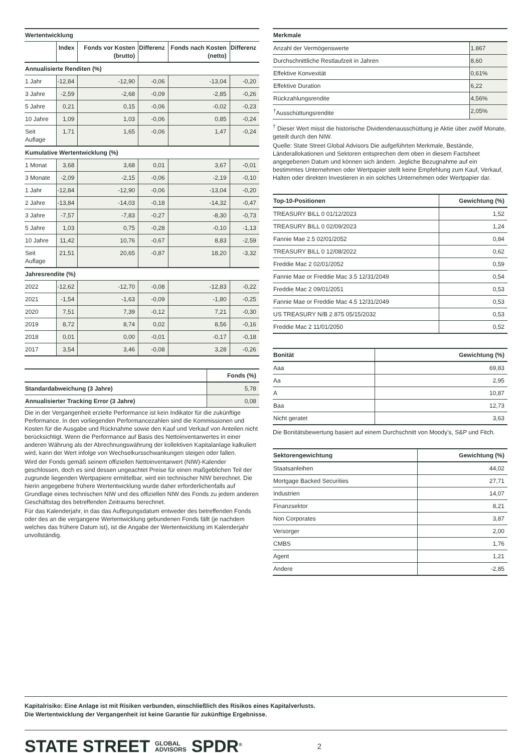| Wertentwicklung | | | | | |
| --- | --- | --- | --- | --- | --- |
| | Index | Fonds vor Kosten (brutto) | Differenz | Fonds nach Kosten (netto) | Differenz |
| Annualisierte Renditen (%) | | | | | |
| 1 Jahr | -12,84 | -12,90 | -0,06 | -13,04 | -0,20 |
| 3 Jahre | -2,59 | -2,68 | -0,09 | -2,85 | -0,26 |
| 5 Jahre | 0,21 | 0,15 | -0,06 | -0,02 | -0,23 |
| 10 Jahre | 1,09 | 1,03 | -0,06 | 0,85 | -0,24 |
| Seit Auflage | 1,71 | 1,65 | -0,06 | 1,47 | -0,24 |
| Kumulative Wertentwicklung (%) | | | | | |
| 1 Monat | 3,68 | 3,68 | 0,01 | 3,67 | -0,01 |
| 3 Monate | -2,09 | -2,15 | -0,06 | -2,19 | -0,10 |
| 1 Jahr | -12,84 | -12,90 | -0,06 | -13,04 | -0,20 |
| 2 Jahre | -13,84 | -14,03 | -0,18 | -14,32 | -0,47 |
| 3 Jahre | -7,57 | -7,83 | -0,27 | -8,30 | -0,73 |
| 5 Jahre | 1,03 | 0,75 | -0,28 | -0,10 | -1,13 |
| 10 Jahre | 11,42 | 10,76 | -0,67 | 8,83 | -2,59 |
| Seit Auflage | 21,51 | 20,65 | -0,87 | 18,20 | -3,32 |
| Jahresrendite (%) | | | | | |
| 2022 | -12,62 | -12,70 | -0,08 | -12,83 | -0,22 |
| 2021 | -1,54 | -1,63 | -0,09 | -1,80 | -0,25 |
| 2020 | 7,51 | 7,39 | -0,12 | 7,21 | -0,30 |
| 2019 | 8,72 | 8,74 | 0,02 | 8,56 | -0,16 |
| 2018 | 0,01 | 0,00 | -0,01 | -0,17 | -0,18 |
| 2017 | 3,54 | 3,46 | -0,08 | 3,28 | -0,26 |
| | Fonds (%) |
| --- | --- |
| Standardabweichung (3 Jahre) | 5,78 |
| Annualisierter Tracking Error (3 Jahre) | 0,08 |
Die in der Vergangenheit erzielte Performance ist kein Indikator für die zukünftige Performance. In den vorliegenden Performancezahlen sind die Kommissionen und Kosten für die Ausgabe und Rücknahme sowie den Kauf und Verkauf von Anteilen nicht berücksichtigt. Wenn die Performance auf Basis des Nettoinventarwertes in einer anderen Währung als der Abrechnungswährung der kollektiven Kapitalanlage kalkuliert wird, kann der Wert infolge von Wechselkursschwankungen steigen oder fallen.
Wird der Fonds gemäß seinem offiziellen Nettoinventarwert (NIW)-Kalender geschlossen, doch es sind dessen ungeachtet Preise für einen maßgeblichen Teil der zugrunde liegenden Wertpapiere ermittelbar, wird ein technischer NIW berechnet. Die hierin angegebene frühere Wertentwicklung wurde daher erforderlichenfalls auf Grundlage eines technischen NIW und des offiziellen NIW des Fonds zu jedem anderen Geschäftstag des betreffenden Zeitraums berechnet.
Für das Kalenderjahr, in das das Auflegungsdatum entweder des betreffenden Fonds oder des an die vergangene Wertentwicklung gebundenen Fonds fällt (je nachdem welches das frühere Datum ist), ist die Angabe der Wertentwicklung im Kalenderjahr unvollständig.
| Merkmale | |
| --- | --- |
| Anzahl der Vermögenswerte | 1.867 |
| Durchschnittliche Restlaufzeit in Jahren | 8,60 |
| Effektive Konvexität | 0,61% |
| Effektive Duration | 6,22 |
| Rückzahlungsrendite | 4,56% |
| <sup>†</sup> Ausschüttungsrendite | 2,05% |
<sup>†</sup> Dieser Wert misst die historische Dividendenausschüttung je Aktie über zwölf Monate, geteilt durch den NIW.
Quelle: State Street Global Advisors Die aufgeführten Merkmale, Bestände, Länderallokationen und Sektoren entsprechen dem oben in diesem Factsheet angegebenen Datum und können sich ändern. Jegliche Bezugnahme auf ein bestimmtes Unternehmen oder Wertpapier stellt keine Empfehlung zum Kauf, Verkauf, Halten oder direkten Investieren in ein solches Unternehmen oder Wertpapier dar.
| Top-10-Positionen | Gewichtung (%) |
| --- | --- |
| TREASURY BILL 0 01/12/2023 | 1,52 |
| TREASURY BILL 0 02/09/2023 | 1,24 |
| Fannie Mae 2.5 02/01/2052 | 0,84 |
| TREASURY BILL 0 12/08/2022 | 0,62 |
| Freddie Mac 2 02/01/2052 | 0,59 |
| Fannie Mae or Freddie Mac 3.5 12/31/2049 | 0,54 |
| Freddie Mac 2 09/01/2051 | 0,53 |
| Fannie Mae or Freddie Mac 4.5 12/31/2049 | 0,53 |
| US TREASURY N/B 2.875 05/15/2032 | 0,53 |
| Freddie Mac 2 11/01/2050 | 0,52 |
| Bonität | Gewichtung (%) |
| --- | --- |
| Aaa | 69,83 |
| Aa | 2,95 |
| A | 10,87 |
| Baa | 12,73 |
| Nicht geratet | 3,63 |
Die Bonitätsbewertung basiert auf einem Durchschnitt von Moody's, S&P und Fitch.
| Sektorengewichtung | Gewichtung (%) |
| --- | --- |
| Staatsanleihen | 44,02 |
| Mortgage Backed Securities | 27,71 |
| Industrien | 14,07 |
| Finanzsektor | 8,21 |
| Non Corporates | 3,87 |
| Versorger | 2,00 |
| CMBS | 1,76 |
| Agent | 1,21 |
| Andere | -2,85 |
Kapitalrisiko: Eine Anlage ist mit Risiken verbunden, einschließlich des Risikos eines Kapitalverlusts.
Die Wertentwicklung der Vergangenheit ist keine Garantie für zukünftige Ergebnisse.
STATE STREET GLOBAL
ADVISORS SPDR<sup>®</sup> 2